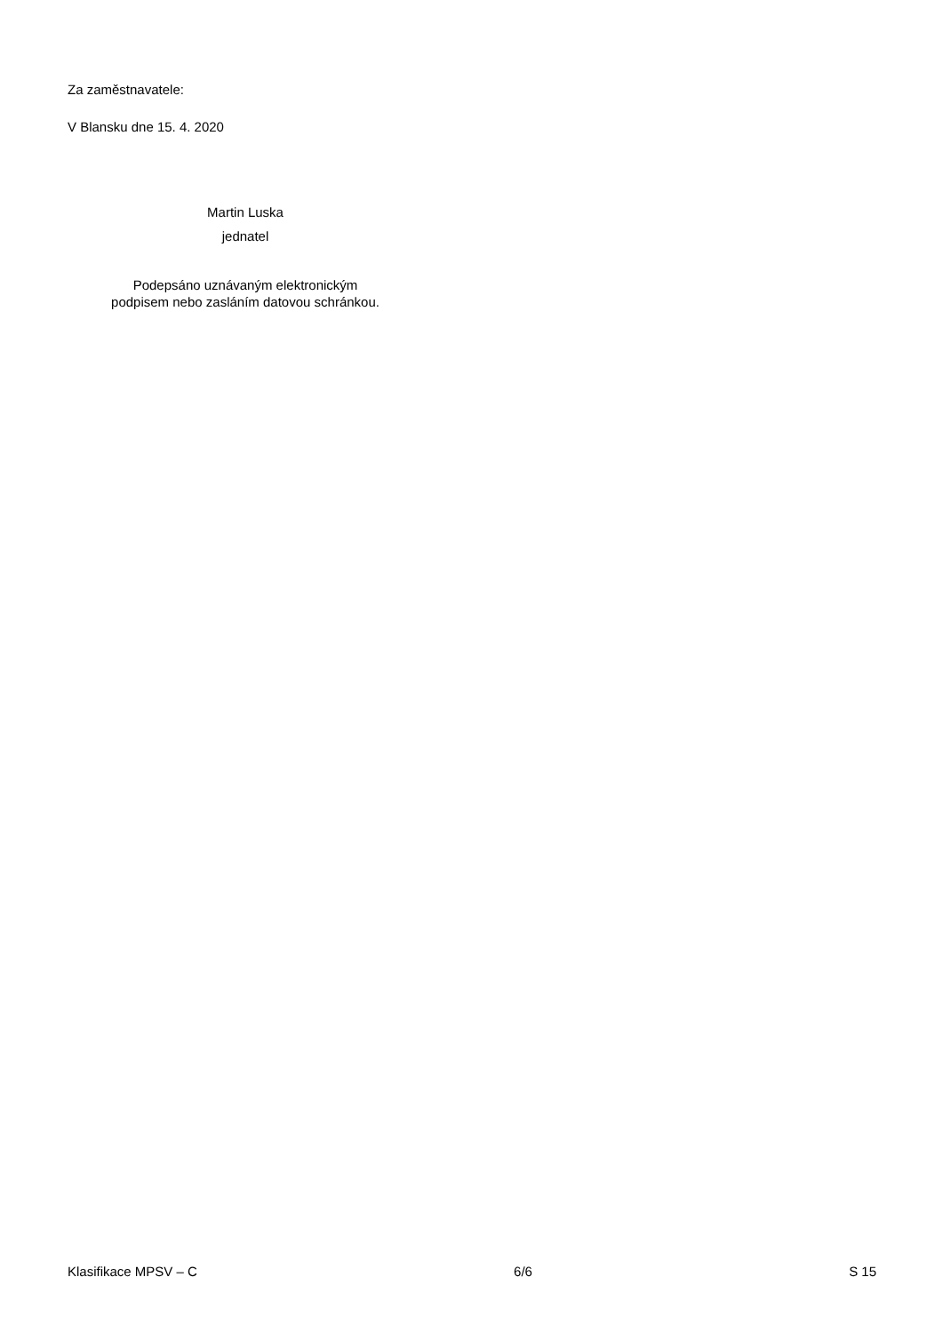Za zaměstnavatele:
V Blansku dne 15. 4. 2020
Martin Luska
jednatel
Podepsáno uznávaným elektronickým
podpisem nebo zasláním datovou schránkou.
Klasifikace MPSV – C 6/6 S 15